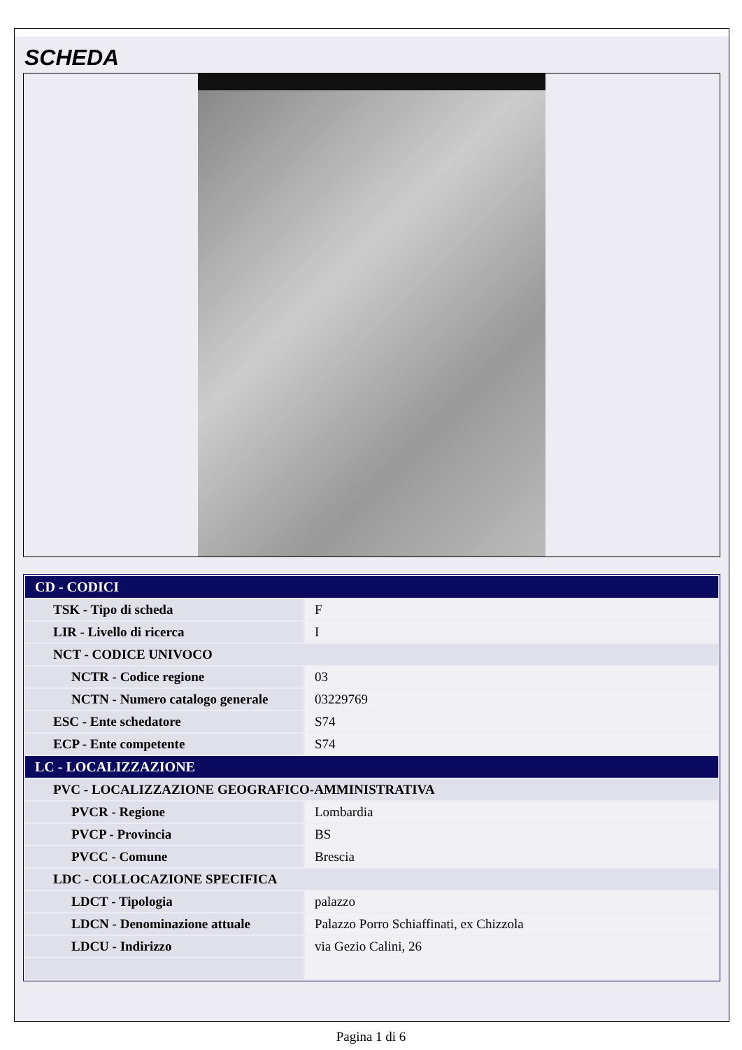SCHEDA
| CD - CODICI | |
| TSK - Tipo di scheda | F |
| LIR - Livello di ricerca | I |
| NCT - CODICE UNIVOCO | |
| NCTR - Codice regione | 03 |
| NCTN - Numero catalogo generale | 03229769 |
| ESC - Ente schedatore | S74 |
| ECP - Ente competente | S74 |
| LC - LOCALIZZAZIONE | |
| PVC - LOCALIZZAZIONE GEOGRAFICO-AMMINISTRATIVA | |
| PVCR - Regione | Lombardia |
| PVCP - Provincia | BS |
| PVCC - Comune | Brescia |
| LDC - COLLOCAZIONE SPECIFICA | |
| LDCT - Tipologia | palazzo |
| LDCN - Denominazione attuale | Palazzo Porro Schiaffinati, ex Chizzola |
| LDCU - Indirizzo | via Gezio Calini, 26 |
Pagina 1 di 6